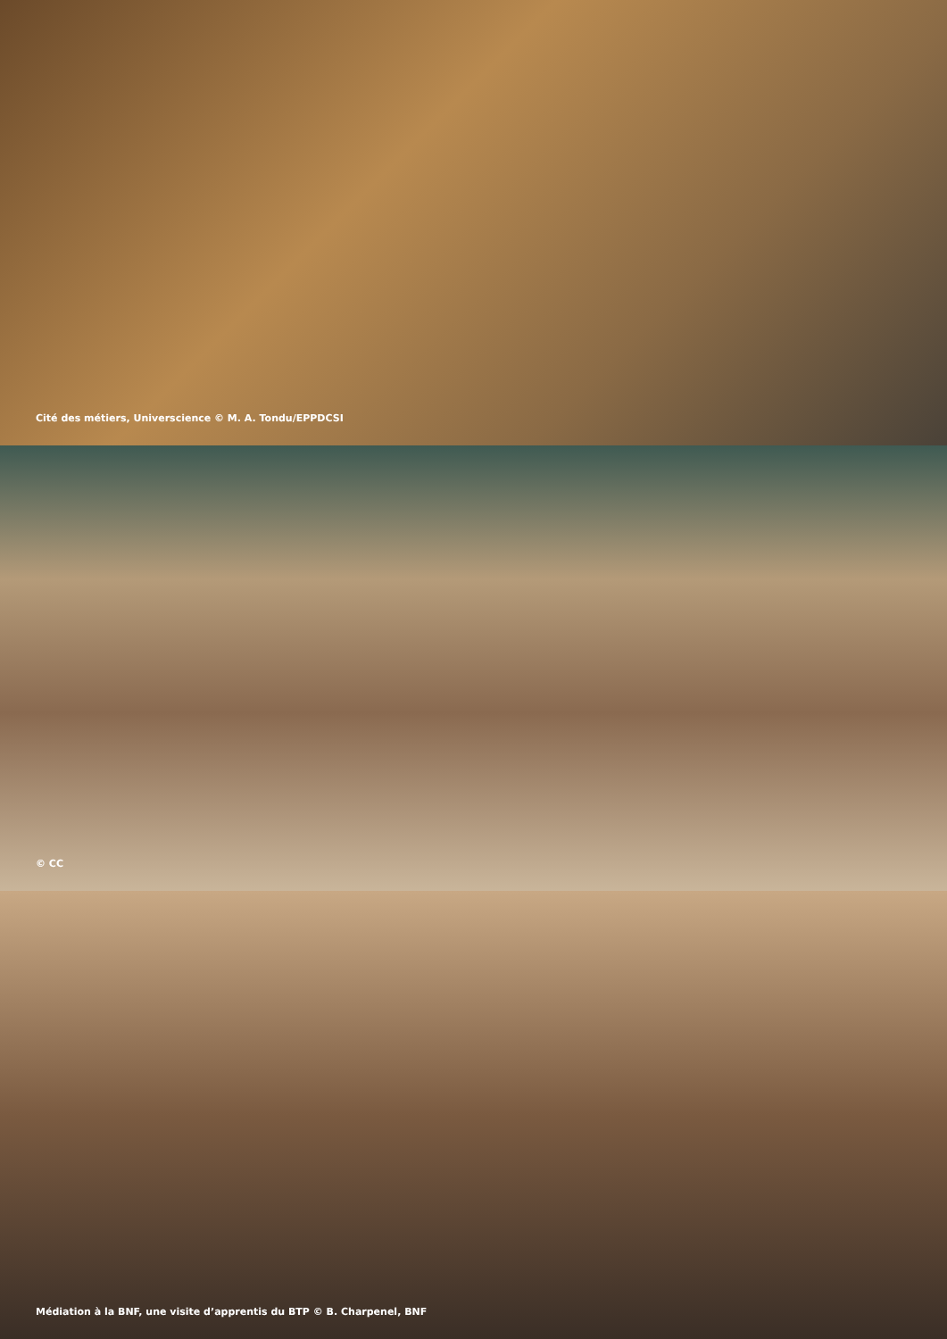Cité des métiers, Universcience © M. A. Tondu/EPPDCSI
© CC
Médiation à la BNF, une visite d’apprentis du BTP © B. Charpenel, BNF